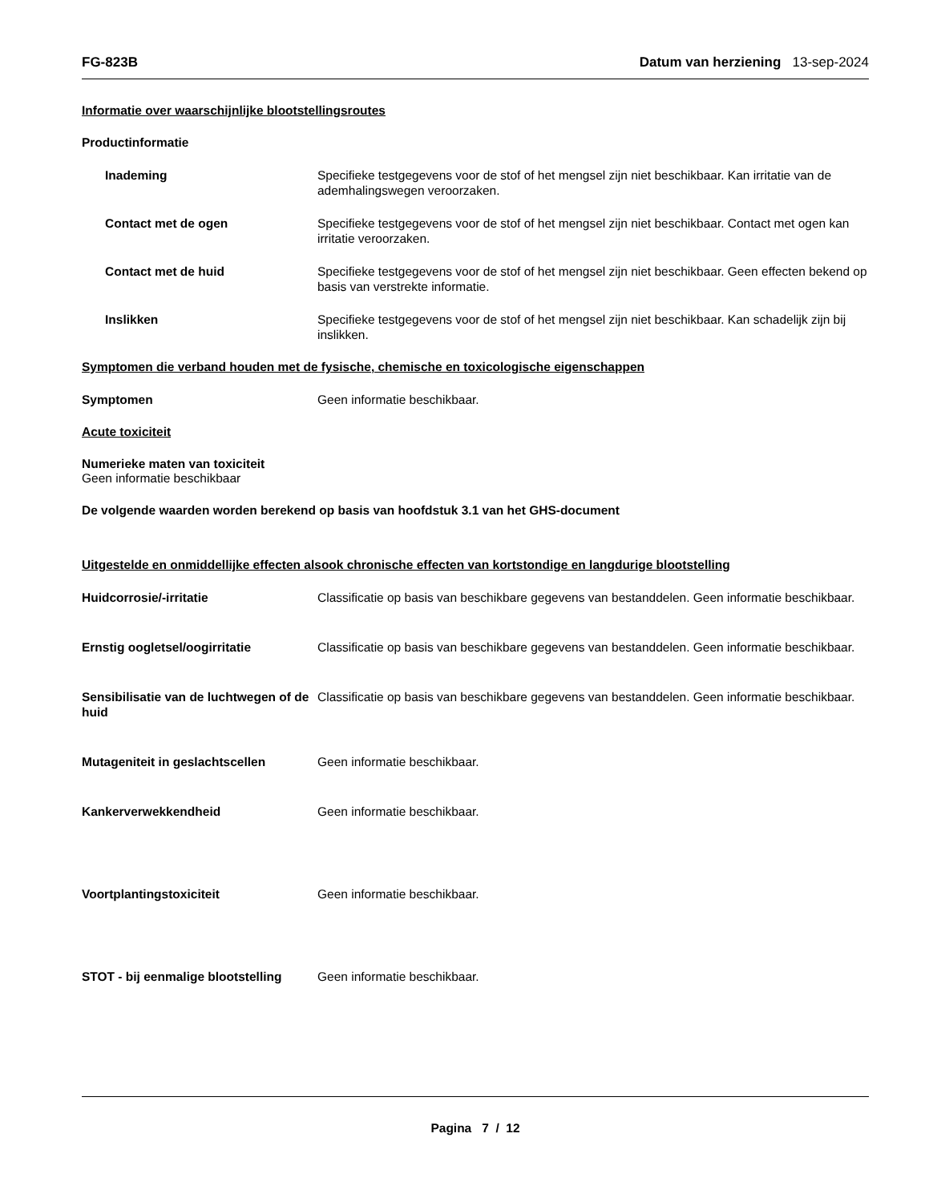FG-823B Datum van herziening 13-sep-2024
Informatie over waarschijnlijke blootstellingsroutes
Productinformatie
Inademing Specifieke testgegevens voor de stof of het mengsel zijn niet beschikbaar. Kan irritatie van de ademhalingswegen veroorzaken.
Contact met de ogen Specifieke testgegevens voor de stof of het mengsel zijn niet beschikbaar. Contact met ogen kan irritatie veroorzaken.
Contact met de huid Specifieke testgegevens voor de stof of het mengsel zijn niet beschikbaar. Geen effecten bekend op basis van verstrekte informatie.
Inslikken Specifieke testgegevens voor de stof of het mengsel zijn niet beschikbaar. Kan schadelijk zijn bij inslikken.
Symptomen die verband houden met de fysische, chemische en toxicologische eigenschappen
Symptomen Geen informatie beschikbaar.
Acute toxiciteit
Numerieke maten van toxiciteit
Geen informatie beschikbaar
De volgende waarden worden berekend op basis van hoofdstuk 3.1 van het GHS-document
Uitgestelde en onmiddellijke effecten alsook chronische effecten van kortstondige en langdurige blootstelling
Huidcorrosie/-irritatie Classificatie op basis van beschikbare gegevens van bestanddelen. Geen informatie beschikbaar.
Ernstig oogletsel/oogirritatie Classificatie op basis van beschikbare gegevens van bestanddelen. Geen informatie beschikbaar.
Sensibilisatie van de luchtwegen of de huid
Classificatie op basis van beschikbare gegevens van bestanddelen. Geen informatie beschikbaar.
Mutageniteit in geslachtscellen Geen informatie beschikbaar.
Kankerverwekkendheid Geen informatie beschikbaar.
Voortplantingstoxiciteit Geen informatie beschikbaar.
STOT - bij eenmalige blootstelling
Geen informatie beschikbaar.
Pagina 7 / 12